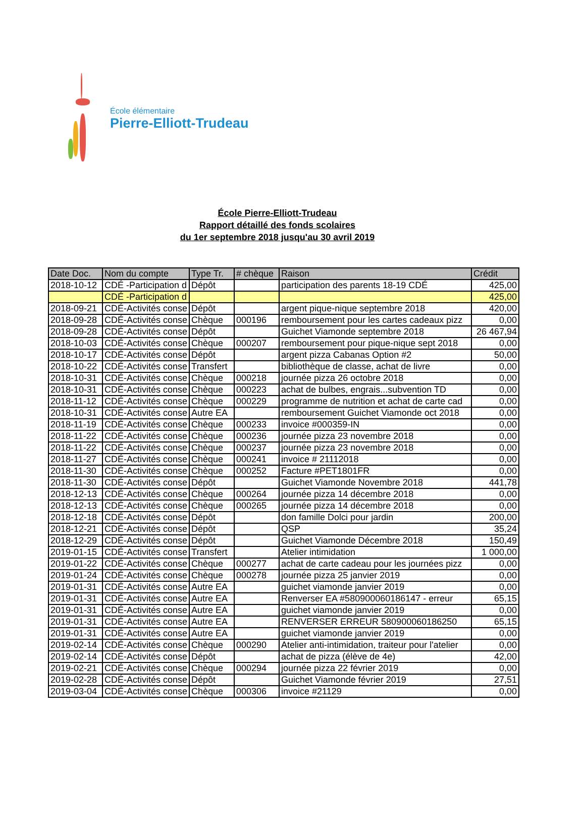École élémentaire
Pierre-Elliott-Trudeau
École Pierre-Elliott-Trudeau
Rapport détaillé des fonds scolaires
du 1er septembre 2018 jusqu'au 30 avril 2019
| Date Doc. | Nom du compte | Type Tr. | # chèque | Raison | Crédit |
| --- | --- | --- | --- | --- | --- |
| 2018-10-12 | CDÉ -Participation d | Dépôt | | participation des parents 18-19 CDÉ | 425,00 |
| | CDÉ -Participation d | | | | 425,00 |
| 2018-09-21 | CDÉ-Activités conse | Dépôt | | argent pique-nique septembre 2018 | 420,00 |
| 2018-09-28 | CDÉ-Activités conse | Chèque | 000196 | remboursement pour les cartes cadeaux pizz | 0,00 |
| 2018-09-28 | CDÉ-Activités conse | Dépôt | | Guichet Viamonde septembre 2018 | 26 467,94 |
| 2018-10-03 | CDÉ-Activités conse | Chèque | 000207 | remboursement pour pique-nique sept 2018 | 0,00 |
| 2018-10-17 | CDÉ-Activités conse | Dépôt | | argent pizza Cabanas Option #2 | 50,00 |
| 2018-10-22 | CDÉ-Activités conse | Transfert | | bibliothèque de classe, achat de livre | 0,00 |
| 2018-10-31 | CDÉ-Activités conse | Chèque | 000218 | journée pizza 26 octobre 2018 | 0,00 |
| 2018-10-31 | CDÉ-Activités conse | Chèque | 000223 | achat de bulbes, engrais...subvention TD | 0,00 |
| 2018-11-12 | CDÉ-Activités conse | Chèque | 000229 | programme de nutrition et achat de carte cad | 0,00 |
| 2018-10-31 | CDÉ-Activités conse | Autre EA | | remboursement Guichet Viamonde oct 2018 | 0,00 |
| 2018-11-19 | CDÉ-Activités conse | Chèque | 000233 | invoice #000359-IN | 0,00 |
| 2018-11-22 | CDÉ-Activités conse | Chèque | 000236 | journée pizza 23 novembre 2018 | 0,00 |
| 2018-11-22 | CDÉ-Activités conse | Chèque | 000237 | journée pizza 23 novembre 2018 | 0,00 |
| 2018-11-27 | CDÉ-Activités conse | Chèque | 000241 | invoice # 21112018 | 0,00 |
| 2018-11-30 | CDÉ-Activités conse | Chèque | 000252 | Facture #PET1801FR | 0,00 |
| 2018-11-30 | CDÉ-Activités conse | Dépôt | | Guichet Viamonde Novembre 2018 | 441,78 |
| 2018-12-13 | CDÉ-Activités conse | Chèque | 000264 | journée pizza 14 décembre 2018 | 0,00 |
| 2018-12-13 | CDÉ-Activités conse | Chèque | 000265 | journée pizza 14 décembre 2018 | 0,00 |
| 2018-12-18 | CDÉ-Activités conse | Dépôt | | don famille Dolci pour jardin | 200,00 |
| 2018-12-21 | CDÉ-Activités conse | Dépôt | | QSP | 35,24 |
| 2018-12-29 | CDÉ-Activités conse | Dépôt | | Guichet Viamonde Décembre 2018 | 150,49 |
| 2019-01-15 | CDÉ-Activités conse | Transfert | | Atelier intimidation | 1 000,00 |
| 2019-01-22 | CDÉ-Activités conse | Chèque | 000277 | achat de carte cadeau pour les journées pizz | 0,00 |
| 2019-01-24 | CDÉ-Activités conse | Chèque | 000278 | journée pizza 25 janvier 2019 | 0,00 |
| 2019-01-31 | CDÉ-Activités conse | Autre EA | | guichet viamonde janvier 2019 | 0,00 |
| 2019-01-31 | CDÉ-Activités conse | Autre EA | | Renverser EA #580900060186147 - erreur | 65,15 |
| 2019-01-31 | CDÉ-Activités conse | Autre EA | | guichet viamonde janvier 2019 | 0,00 |
| 2019-01-31 | CDÉ-Activités conse | Autre EA | | RENVERSER ERREUR 580900060186250 | 65,15 |
| 2019-01-31 | CDÉ-Activités conse | Autre EA | | guichet viamonde janvier 2019 | 0,00 |
| 2019-02-14 | CDÉ-Activités conse | Chèque | 000290 | Atelier anti-intimidation, traiteur pour l'atelier | 0,00 |
| 2019-02-14 | CDÉ-Activités conse | Dépôt | | achat de pizza (élève de 4e) | 42,00 |
| 2019-02-21 | CDÉ-Activités conse | Chèque | 000294 | journée pizza 22 février 2019 | 0,00 |
| 2019-02-28 | CDÉ-Activités conse | Dépôt | | Guichet Viamonde février 2019 | 27,51 |
| 2019-03-04 | CDÉ-Activités conse | Chèque | 000306 | invoice #21129 | 0,00 |